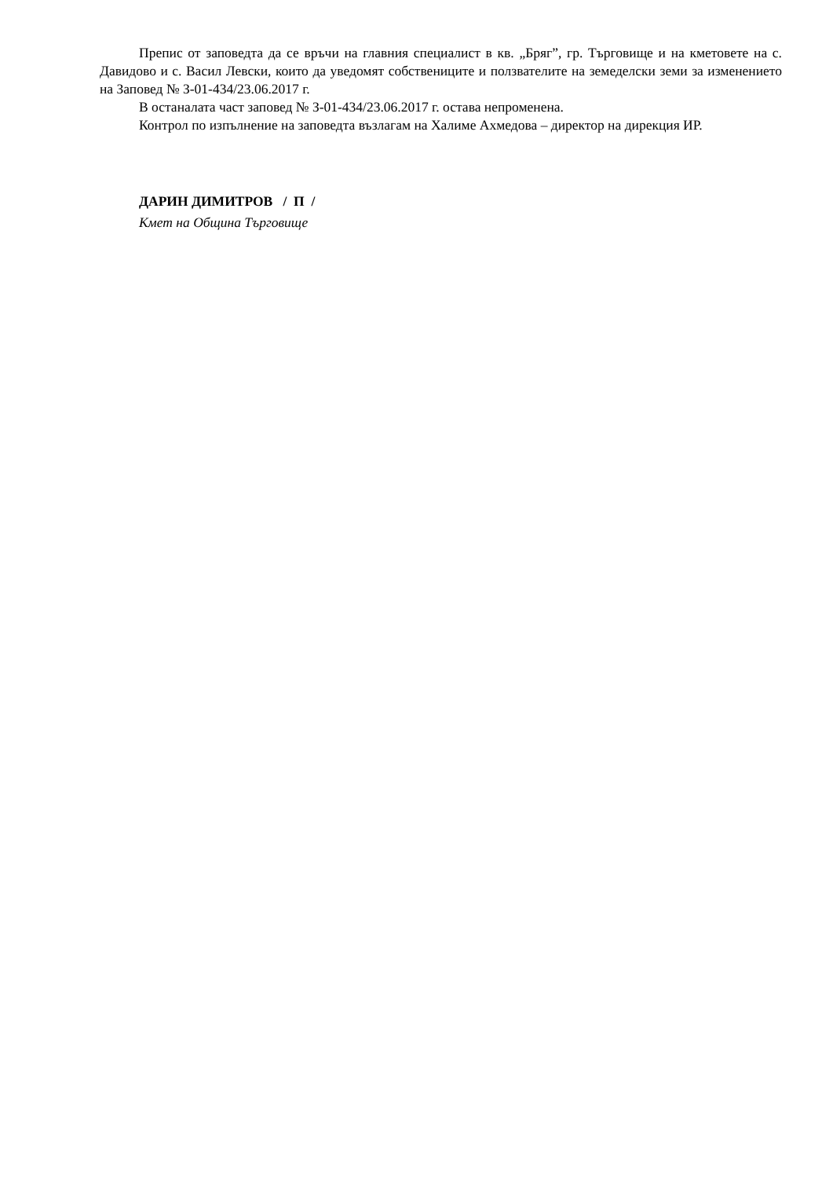Препис от заповедта да се връчи на главния специалист в кв. „Бряг”, гр. Търговище и на кметовете на с. Давидово и с. Васил Левски, които да уведомят собствениците и ползвателите на земеделски земи за изменението на Заповед № З-01-434/23.06.2017 г.
В останалата част заповед № З-01-434/23.06.2017 г. остава непроменена.
Контрол по изпълнение на заповедта възлагам на Халиме Ахмедова – директор на дирекция ИР.
ДАРИН ДИМИТРОВ / П /
Кмет на Община Търговище